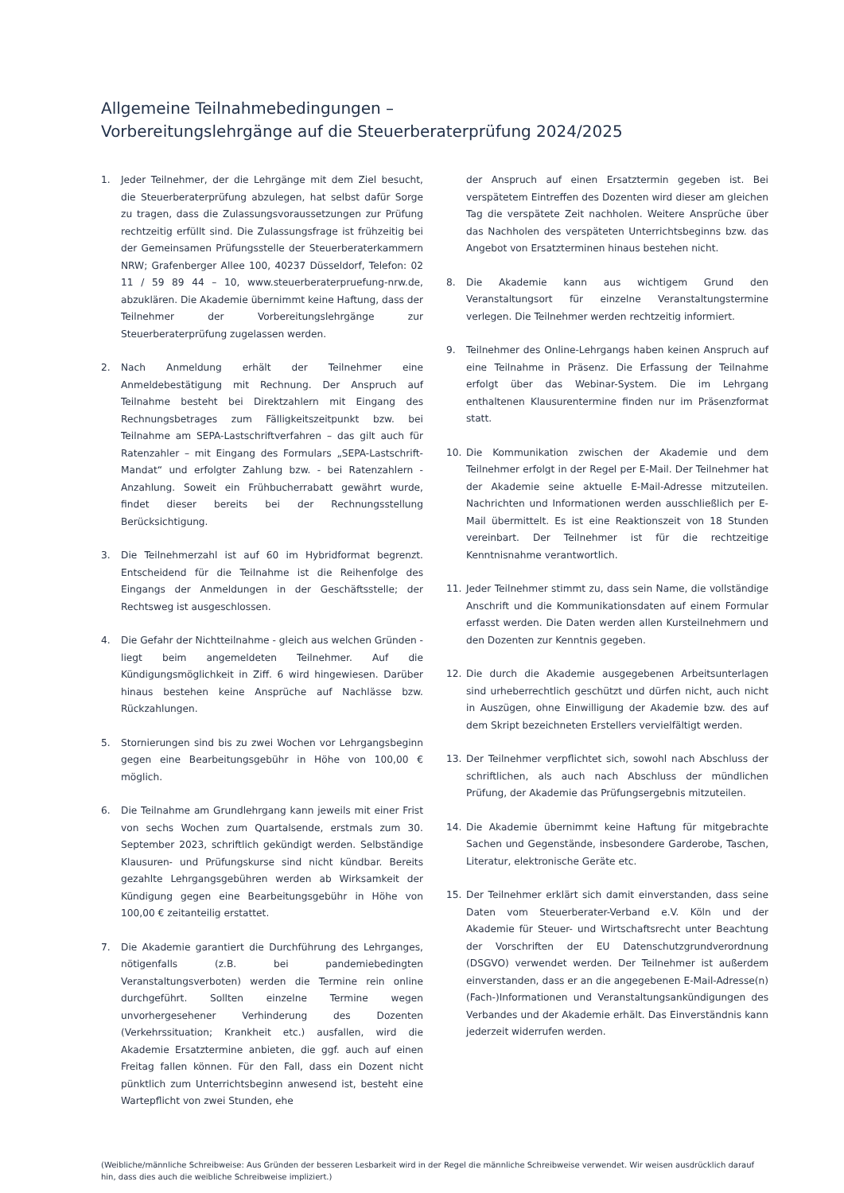Allgemeine Teilnahmebedingungen –
Vorbereitungslehrgänge auf die Steuerberaterprüfung 2024/2025
1. Jeder Teilnehmer, der die Lehrgänge mit dem Ziel besucht, die Steuerberaterprüfung abzulegen, hat selbst dafür Sorge zu tragen, dass die Zulassungsvoraussetzungen zur Prüfung rechtzeitig erfüllt sind. Die Zulassungsfrage ist frühzeitig bei der Gemeinsamen Prüfungsstelle der Steuerberaterkammern NRW; Grafenberger Allee 100, 40237 Düsseldorf, Telefon: 02 11 / 59 89 44 – 10, www.steuerberaterpruefung-nrw.de, abzuklären. Die Akademie übernimmt keine Haftung, dass der Teilnehmer der Vorbereitungslehrgänge zur Steuerberaterprüfung zugelassen werden.
2. Nach Anmeldung erhält der Teilnehmer eine Anmeldebestätigung mit Rechnung. Der Anspruch auf Teilnahme besteht bei Direktzahlern mit Eingang des Rechnungsbetrages zum Fälligkeitszeitpunkt bzw. bei Teilnahme am SEPA-Lastschriftverfahren – das gilt auch für Ratenzahler – mit Eingang des Formulars „SEPA-Lastschrift-Mandat“ und erfolgter Zahlung bzw. - bei Ratenzahlern - Anzahlung. Soweit ein Frühbucherrabatt gewährt wurde, findet dieser bereits bei der Rechnungsstellung Berücksichtigung.
3. Die Teilnehmerzahl ist auf 60 im Hybridformat begrenzt. Entscheidend für die Teilnahme ist die Reihenfolge des Eingangs der Anmeldungen in der Geschäftsstelle; der Rechtsweg ist ausgeschlossen.
4. Die Gefahr der Nichtteilnahme - gleich aus welchen Gründen - liegt beim angemeldeten Teilnehmer. Auf die Kündigungsmöglichkeit in Ziff. 6 wird hingewiesen. Darüber hinaus bestehen keine Ansprüche auf Nachlässe bzw. Rückzahlungen.
5. Stornierungen sind bis zu zwei Wochen vor Lehrgangsbeginn gegen eine Bearbeitungsgebühr in Höhe von 100,00 € möglich.
6. Die Teilnahme am Grundlehrgang kann jeweils mit einer Frist von sechs Wochen zum Quartalsende, erstmals zum 30. September 2023, schriftlich gekündigt werden. Selbständige Klausuren- und Prüfungskurse sind nicht kündbar. Bereits gezahlte Lehrgangsgebühren werden ab Wirksamkeit der Kündigung gegen eine Bearbeitungsgebühr in Höhe von 100,00 € zeitanteilig erstattet.
7. Die Akademie garantiert die Durchführung des Lehrganges, nötigenfalls (z.B. bei pandemiebedingten Veranstaltungsverboten) werden die Termine rein online durchgeführt. Sollten einzelne Termine wegen unvorhergesehener Verhinderung des Dozenten (Verkehrssituation; Krankheit etc.) ausfallen, wird die Akademie Ersatztermine anbieten, die ggf. auch auf einen Freitag fallen können. Für den Fall, dass ein Dozent nicht pünktlich zum Unterrichtsbeginn anwesend ist, besteht eine Wartepflicht von zwei Stunden, ehe
der Anspruch auf einen Ersatztermin gegeben ist. Bei verspätetem Eintreffen des Dozenten wird dieser am gleichen Tag die verspätete Zeit nachholen. Weitere Ansprüche über das Nachholen des verspäteten Unterrichtsbeginns bzw. das Angebot von Ersatzterminen hinaus bestehen nicht.
8. Die Akademie kann aus wichtigem Grund den Veranstaltungsort für einzelne Veranstaltungstermine verlegen. Die Teilnehmer werden rechtzeitig informiert.
9. Teilnehmer des Online-Lehrgangs haben keinen Anspruch auf eine Teilnahme in Präsenz. Die Erfassung der Teilnahme erfolgt über das Webinar-System. Die im Lehrgang enthaltenen Klausurentermine finden nur im Präsenzformat statt.
10. Die Kommunikation zwischen der Akademie und dem Teilnehmer erfolgt in der Regel per E-Mail. Der Teilnehmer hat der Akademie seine aktuelle E-Mail-Adresse mitzuteilen. Nachrichten und Informationen werden ausschließlich per E-Mail übermittelt. Es ist eine Reaktionszeit von 18 Stunden vereinbart. Der Teilnehmer ist für die rechtzeitige Kenntnisnahme verantwortlich.
11. Jeder Teilnehmer stimmt zu, dass sein Name, die vollständige Anschrift und die Kommunikationsdaten auf einem Formular erfasst werden. Die Daten werden allen Kursteilnehmern und den Dozenten zur Kenntnis gegeben.
12. Die durch die Akademie ausgegebenen Arbeitsunterlagen sind urheberrechtlich geschützt und dürfen nicht, auch nicht in Auszügen, ohne Einwilligung der Akademie bzw. des auf dem Skript bezeichneten Erstellers vervielfältigt werden.
13. Der Teilnehmer verpflichtet sich, sowohl nach Abschluss der schriftlichen, als auch nach Abschluss der mündlichen Prüfung, der Akademie das Prüfungsergebnis mitzuteilen.
14. Die Akademie übernimmt keine Haftung für mitgebrachte Sachen und Gegenstände, insbesondere Garderobe, Taschen, Literatur, elektronische Geräte etc.
15. Der Teilnehmer erklärt sich damit einverstanden, dass seine Daten vom Steuerberater-Verband e.V. Köln und der Akademie für Steuer- und Wirtschaftsrecht unter Beachtung der Vorschriften der EU Datenschutzgrundverordnung (DSGVO) verwendet werden. Der Teilnehmer ist außerdem einverstanden, dass er an die angegebenen E-Mail-Adresse(n) (Fach-)Informationen und Veranstaltungsankündigungen des Verbandes und der Akademie erhält. Das Einverständnis kann jederzeit widerrufen werden.
(Weibliche/männliche Schreibweise: Aus Gründen der besseren Lesbarkeit wird in der Regel die männliche Schreibweise verwendet. Wir weisen ausdrücklich darauf hin, dass dies auch die weibliche Schreibweise impliziert.)